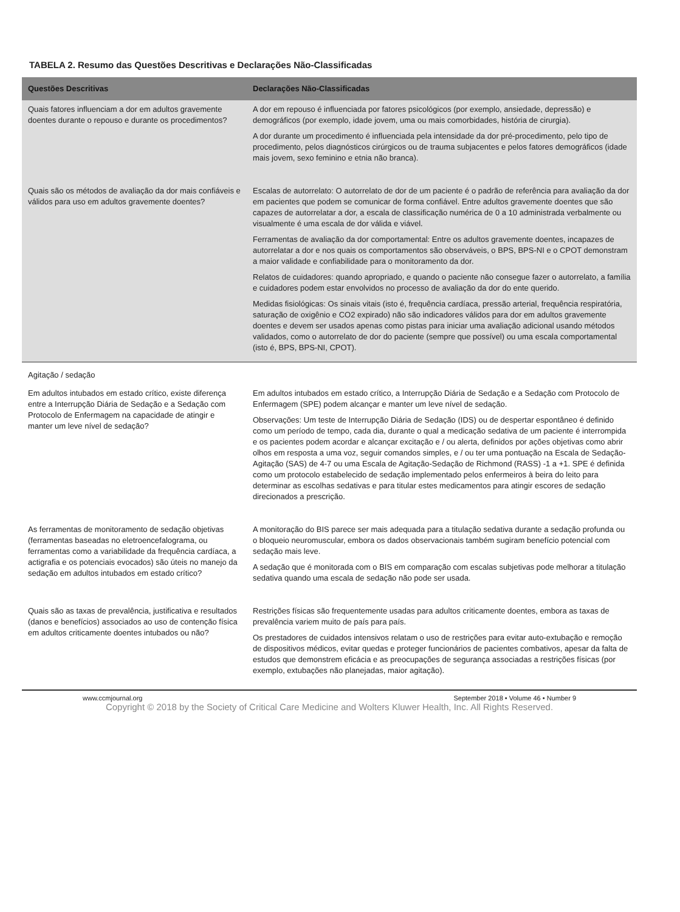TABELA 2. Resumo das Questões Descritivas e Declarações Não-Classificadas
| Questões Descritivas | Declarações Não-Classificadas |
| --- | --- |
| Quais fatores influenciam a dor em adultos gravemente doentes durante o repouso e durante os procedimentos? | A dor em repouso é influenciada por fatores psicológicos (por exemplo, ansiedade, depressão) e demográficos (por exemplo, idade jovem, uma ou mais comorbidades, história de cirurgia). A dor durante um procedimento é influenciada pela intensidade da dor pré-procedimento, pelo tipo de procedimento, pelos diagnósticos cirúrgicos ou de trauma subjacentes e pelos fatores demográficos (idade mais jovem, sexo feminino e etnia não branca). |
| Quais são os métodos de avaliação da dor mais confiáveis e válidos para uso em adultos gravemente doentes? | Escalas de autorrelato: O autorrelato de dor de um paciente é o padrão de referência para avaliação da dor em pacientes que podem se comunicar de forma confiável. Entre adultos gravemente doentes que são capazes de autorrelatar a dor, a escala de classificação numérica de 0 a 10 administrada verbalmente ou visualmente é uma escala de dor válida e viável. Ferramentas de avaliação da dor comportamental: Entre os adultos gravemente doentes, incapazes de autorrelatar a dor e nos quais os comportamentos são observáveis, o BPS, BPS-NI e o CPOT demonstram a maior validade e confiabilidade para o monitoramento da dor. Relatos de cuidadores: quando apropriado, e quando o paciente não consegue fazer o autorrelato, a família e cuidadores podem estar envolvidos no processo de avaliação da dor do ente querido. Medidas fisiológicas: Os sinais vitais (isto é, frequência cardíaca, pressão arterial, frequência respiratória, saturação de oxigênio e CO2 expirado) não são indicadores válidos para dor em adultos gravemente doentes e devem ser usados apenas como pistas para iniciar uma avaliação adicional usando métodos validados, como o autorrelato de dor do paciente (sempre que possível) ou uma escala comportamental (isto é, BPS, BPS-NI, CPOT). |
| Agitação / sedação | |
| Em adultos intubados em estado crítico, existe diferença entre a Interrupção Diária de Sedação e a Sedação com Protocolo de Enfermagem na capacidade de atingir e manter um leve nível de sedação? | Em adultos intubados em estado crítico, a Interrupção Diária de Sedação e a Sedação com Protocolo de Enfermagem (SPE) podem alcançar e manter um leve nível de sedação. Observações: Um teste de Interrupção Diária de Sedação (IDS) ou de despertar espontâneo é definido como um período de tempo, cada dia, durante o qual a medicação sedativa de um paciente é interrompida e os pacientes podem acordar e alcançar excitação e / ou alerta, definidos por ações objetivas como abrir olhos em resposta a uma voz, seguir comandos simples, e / ou ter uma pontuação na Escala de Sedação-Agitação (SAS) de 4-7 ou uma Escala de Agitação-Sedação de Richmond (RASS) -1 a +1. SPE é definida como um protocolo estabelecido de sedação implementado pelos enfermeiros à beira do leito para determinar as escolhas sedativas e para titular estes medicamentos para atingir escores de sedação direcionados a prescrição. |
| As ferramentas de monitoramento de sedação objetivas (ferramentas baseadas no eletroencefalograma, ou ferramentas como a variabilidade da frequência cardíaca, a actigrafia e os potenciais evocados) são úteis no manejo da sedação em adultos intubados em estado crítico? | A monitoração do BIS parece ser mais adequada para a titulação sedativa durante a sedação profunda ou o bloqueio neuromuscular, embora os dados observacionais também sugiram benefício potencial com sedação mais leve. A sedação que é monitorada com o BIS em comparação com escalas subjetivas pode melhorar a titulação sedativa quando uma escala de sedação não pode ser usada. |
| Quais são as taxas de prevalência, justificativa e resultados (danos e benefícios) associados ao uso de contenção física em adultos criticamente doentes intubados ou não? | Restrições físicas são frequentemente usadas para adultos criticamente doentes, embora as taxas de prevalência variem muito de país para país. Os prestadores de cuidados intensivos relatam o uso de restrições para evitar auto-extubação e remoção de dispositivos médicos, evitar quedas e proteger funcionários de pacientes combativos, apesar da falta de estudos que demonstrem eficácia e as preocupações de segurança associadas a restrições físicas (por exemplo, extubações não planejadas, maior agitação). |
www.ccmjournal.org September 2018 • Volume 46 • Number 9
Copyright © 2018 by the Society of Critical Care Medicine and Wolters Kluwer Health, Inc. All Rights Reserved.